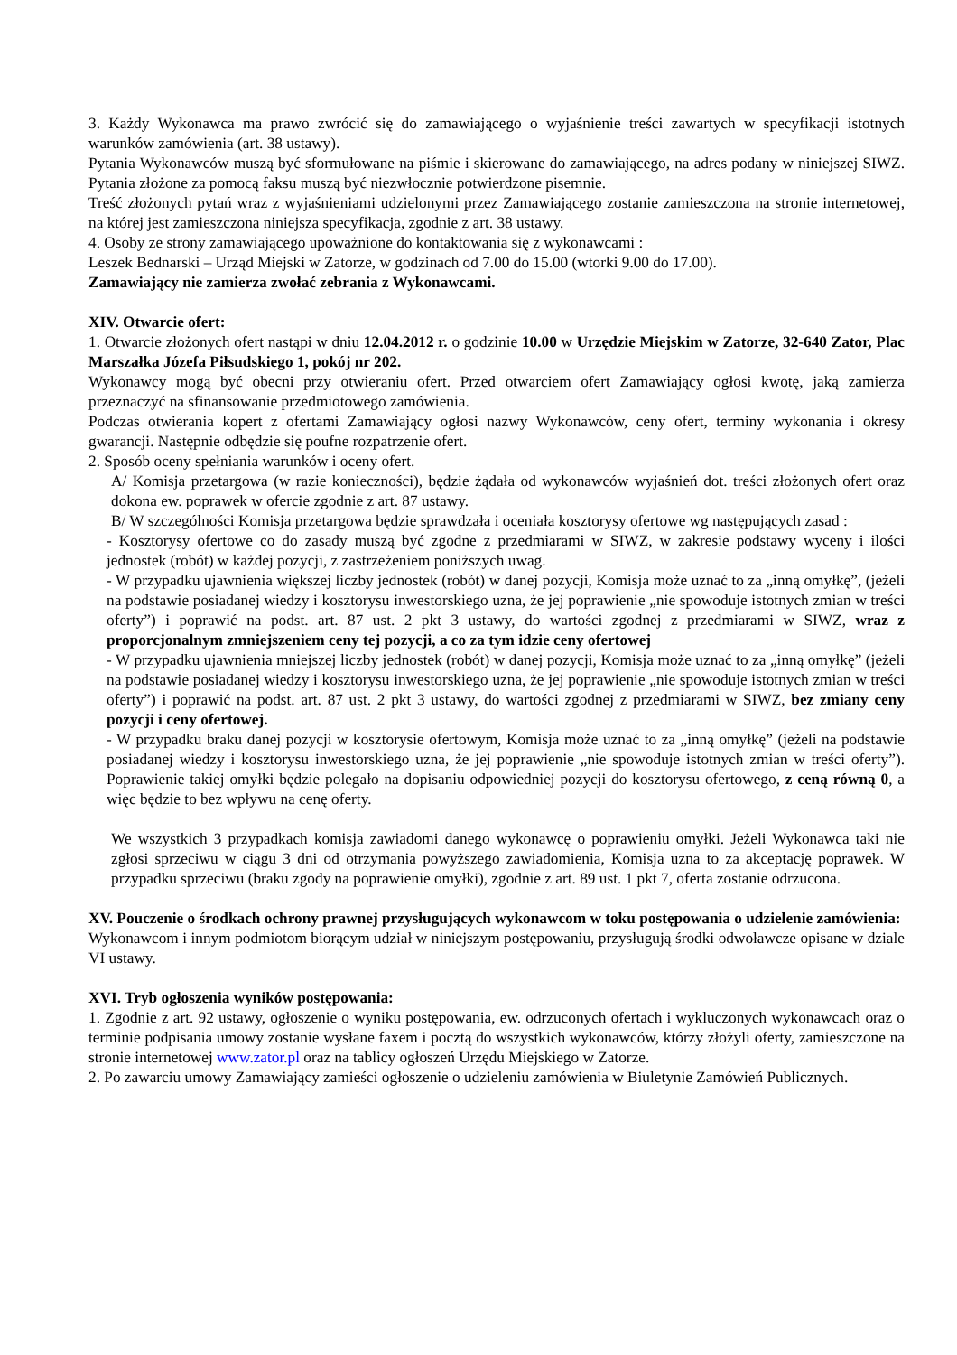3. Każdy Wykonawca ma prawo zwrócić się do zamawiającego o wyjaśnienie treści zawartych w specyfikacji istotnych warunków zamówienia (art. 38 ustawy).
Pytania Wykonawców muszą być sformułowane na piśmie i skierowane do zamawiającego, na adres podany w niniejszej SIWZ. Pytania złożone za pomocą faksu muszą być niezwłocznie potwierdzone pisemnie.
Treść złożonych pytań wraz z wyjaśnieniami udzielonymi przez Zamawiającego zostanie zamieszczona na stronie internetowej, na której jest zamieszczona niniejsza specyfikacja, zgodnie z art. 38 ustawy.
4. Osoby ze strony zamawiającego upoważnione do kontaktowania się z wykonawcami :
Leszek Bednarski – Urząd Miejski w Zatorze, w godzinach od 7.00 do 15.00 (wtorki 9.00 do 17.00).
Zamawiający nie zamierza zwołać zebrania z Wykonawcami.
XIV. Otwarcie ofert:
1. Otwarcie złożonych ofert nastąpi w dniu 12.04.2012 r. o godzinie 10.00 w Urzędzie Miejskim w Zatorze, 32-640 Zator, Plac Marszałka Józefa Piłsudskiego 1, pokój nr 202.
Wykonawcy mogą być obecni przy otwieraniu ofert. Przed otwarciem ofert Zamawiający ogłosi kwotę, jaką zamierza przeznaczyć na sfinansowanie przedmiotowego zamówienia.
Podczas otwierania kopert z ofertami Zamawiający ogłosi nazwy Wykonawców, ceny ofert, terminy wykonania i okresy gwarancji. Następnie odbędzie się poufne rozpatrzenie ofert.
2. Sposób oceny spełniania warunków i oceny ofert.
A/ Komisja przetargowa (w razie konieczności), będzie żądała od wykonawców wyjaśnień dot. treści złożonych ofert oraz dokona ew. poprawek w ofercie zgodnie z art. 87 ustawy.
B/ W szczególności Komisja przetargowa będzie sprawdzała i oceniała kosztorysy ofertowe wg następujących zasad :
- Kosztorysy ofertowe co do zasady muszą być zgodne z przedmiarami w SIWZ, w zakresie podstawy wyceny i ilości jednostek (robót) w każdej pozycji, z zastrzeżeniem poniższych uwag.
- W przypadku ujawnienia większej liczby jednostek (robót) w danej pozycji, Komisja może uznać to za „inną omyłkę”, (jeżeli na podstawie posiadanej wiedzy i kosztorysu inwestorskiego uzna, że jej poprawienie „nie spowoduje istotnych zmian w treści oferty”) i poprawić na podst. art. 87 ust. 2 pkt 3 ustawy, do wartości zgodnej z przedmiarami w SIWZ, wraz z proporcjonalnym zmniejszeniem ceny tej pozycji, a co za tym idzie ceny ofertowej
- W przypadku ujawnienia mniejszej liczby jednostek (robót) w danej pozycji, Komisja może uznać to za „inną omyłkę” (jeżeli na podstawie posiadanej wiedzy i kosztorysu inwestorskiego uzna, że jej poprawienie „nie spowoduje istotnych zmian w treści oferty”) i poprawić na podst. art. 87 ust. 2 pkt 3 ustawy, do wartości zgodnej z przedmiarami w SIWZ, bez zmiany ceny pozycji i ceny ofertowej.
- W przypadku braku danej pozycji w kosztorysie ofertowym, Komisja może uznać to za „inną omyłkę” (jeżeli na podstawie posiadanej wiedzy i kosztorysu inwestorskiego uzna, że jej poprawienie „nie spowoduje istotnych zmian w treści oferty”). Poprawienie takiej omyłki będzie polegało na dopisaniu odpowiedniej pozycji do kosztorysu ofertowego, z ceną równą 0, a więc będzie to bez wpływu na cenę oferty.
We wszystkich 3 przypadkach komisja zawiadomi danego wykonawcę o poprawieniu omyłki. Jeżeli Wykonawca taki nie zgłosi sprzeciwu w ciągu 3 dni od otrzymania powyższego zawiadomienia, Komisja uzna to za akceptację poprawek. W przypadku sprzeciwu (braku zgody na poprawienie omyłki), zgodnie z art. 89 ust. 1 pkt 7, oferta zostanie odrzucona.
XV. Pouczenie o środkach ochrony prawnej przysługujących wykonawcom w toku postępowania o udzielenie zamówienia:
Wykonawcom i innym podmiotom biorącym udział w niniejszym postępowaniu, przysługują środki odwoławcze opisane w dziale VI ustawy.
XVI. Tryb ogłoszenia wyników postępowania:
1. Zgodnie z art. 92 ustawy, ogłoszenie o wyniku postępowania, ew. odrzuconych ofertach i wykluczonych wykonawcach oraz o terminie podpisania umowy zostanie wysłane faxem i pocztą do wszystkich wykonawców, którzy złożyli oferty, zamieszczone na stronie internetowej www.zator.pl oraz na tablicy ogłoszeń Urzędu Miejskiego w Zatorze.
2. Po zawarciu umowy Zamawiający zamieści ogłoszenie o udzieleniu zamówienia w Biuletynie Zamówień Publicznych.